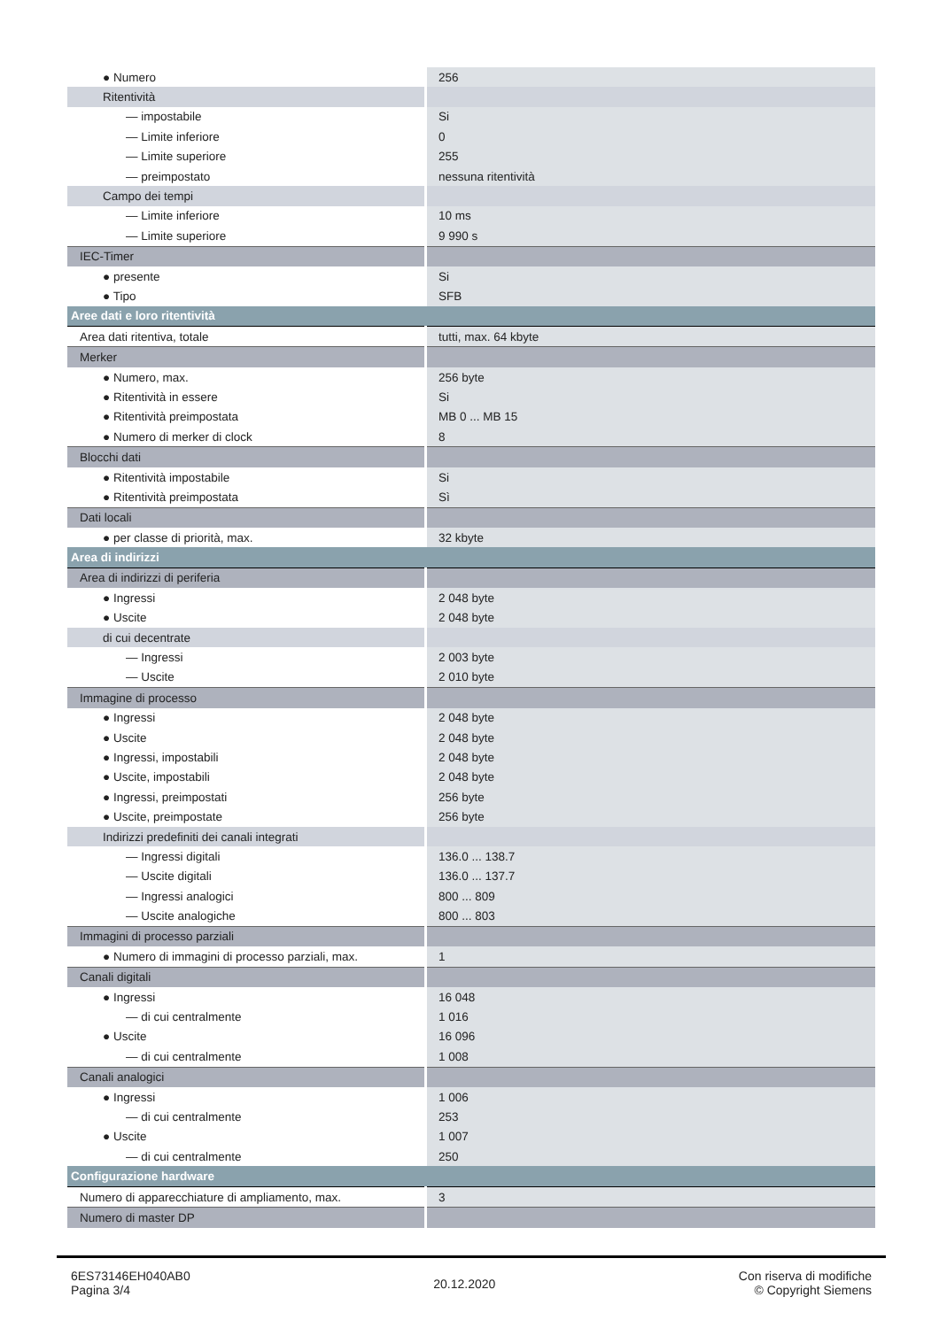| ● Numero | 256 |
| Ritentività | |
| — impostabile | Si |
| — Limite inferiore | 0 |
| — Limite superiore | 255 |
| — preimpostato | nessuna ritentività |
| Campo dei tempi | |
| — Limite inferiore | 10 ms |
| — Limite superiore | 9 990 s |
| IEC-Timer | |
| ● presente | Si |
| ● Tipo | SFB |
| Aree dati e loro ritentività | |
| Area dati ritentiva, totale | tutti, max. 64 kbyte |
| Merker | |
| ● Numero, max. | 256 byte |
| ● Ritentività in essere | Si |
| ● Ritentività preimpostata | MB 0 ... MB 15 |
| ● Numero di merker di clock | 8 |
| Blocchi dati | |
| ● Ritentività impostabile | Si |
| ● Ritentività preimpostata | Sì |
| Dati locali | |
| ● per classe di priorità, max. | 32 kbyte |
| Area di indirizzi | |
| Area di indirizzi di periferia | |
| ● Ingressi | 2 048 byte |
| ● Uscite | 2 048 byte |
| di cui decentrate | |
| — Ingressi | 2 003 byte |
| — Uscite | 2 010 byte |
| Immagine di processo | |
| ● Ingressi | 2 048 byte |
| ● Uscite | 2 048 byte |
| ● Ingressi, impostabili | 2 048 byte |
| ● Uscite, impostabili | 2 048 byte |
| ● Ingressi, preimpostati | 256 byte |
| ● Uscite, preimpostate | 256 byte |
| Indirizzi predefiniti dei canali integrati | |
| — Ingressi digitali | 136.0 ... 138.7 |
| — Uscite digitali | 136.0 ... 137.7 |
| — Ingressi analogici | 800 ... 809 |
| — Uscite analogiche | 800 ... 803 |
| Immagini di processo parziali | |
| ● Numero di immagini di processo parziali, max. | 1 |
| Canali digitali | |
| ● Ingressi | 16 048 |
| — di cui centralmente | 1 016 |
| ● Uscite | 16 096 |
| — di cui centralmente | 1 008 |
| Canali analogici | |
| ● Ingressi | 1 006 |
| — di cui centralmente | 253 |
| ● Uscite | 1 007 |
| — di cui centralmente | 250 |
| Configurazione hardware | |
| Numero di apparecchiature di ampliamento, max. | 3 |
| Numero di master DP | |
6ES73146EH040AB0
Pagina 3/4
20.12.2020
Con riserva di modifiche
© Copyright Siemens